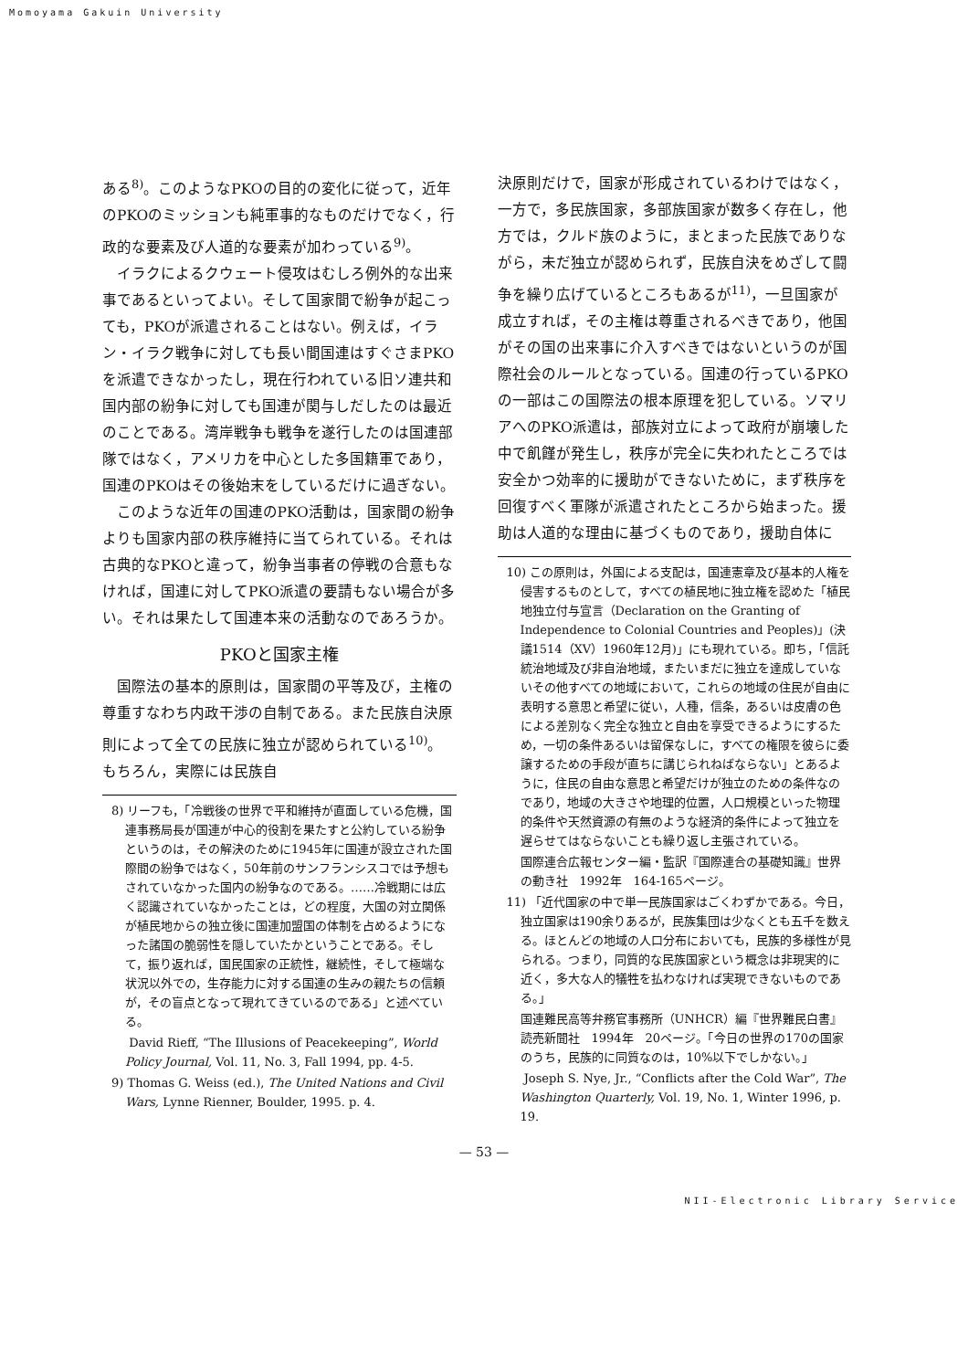Momoyama Gakuin University
ある<sup>8)</sup>。このようなPKOの目的の変化に従って，近年のPKOのミッションも純軍事的なものだけでなく，行政的な要素及び人道的な要素が加わっている<sup>9)</sup>。
イラクによるクウェート侵攻はむしろ例外的な出来事であるといってよい。そして国家間で紛争が起こっても，PKOが派遣されることはない。例えば，イラン・イラク戦争に対しても長い間国連はすぐさまPKOを派遣できなかったし，現在行われている旧ソ連共和国内部の紛争に対しても国連が関与しだしたのは最近のことである。湾岸戦争も戦争を遂行したのは国連部隊ではなく，アメリカを中心とした多国籍軍であり，国連のPKOはその後始末をしているだけに過ぎない。
このような近年の国連のPKO活動は，国家間の紛争よりも国家内部の秩序維持に当てられている。それは古典的なPKOと違って，紛争当事者の停戦の合意もなければ，国連に対してPKO派遣の要請もない場合が多い。それは果たして国連本来の活動なのであろうか。
PKOと国家主権
国際法の基本的原則は，国家間の平等及び，主権の尊重すなわち内政干渉の自制である。また民族自決原則によって全ての民族に独立が認められている<sup>10)</sup>。もちろん，実際には民族自
8) リーフも，「冷戦後の世界で平和維持が直面している危機，国連事務局長が国連が中心的役割を果たすと公約している紛争というのは，その解決のために1945年に国連が設立された国際間の紛争ではなく，50年前のサンフランシスコでは予想もされていなかった国内の紛争なのである。……冷戦期には広く認識されていなかったことは，どの程度，大国の対立関係が植民地からの独立後に国連加盟国の体制を占めるようになった諸国の脆弱性を隠していたかということである。そして，振り返れば，国民国家の正統性，継続性，そして極端な状況以外での，生存能力に対する国連の生みの親たちの信頼が，その盲点となって現れてきているのである」と述べている。
David Rieff, “The Illusions of Peacekeeping”, World Policy Journal, Vol. 11, No. 3, Fall 1994, pp. 4-5.
9) Thomas G. Weiss (ed.), The United Nations and Civil Wars, Lynne Rienner, Boulder, 1995. p. 4.
決原則だけで，国家が形成されているわけではなく，一方で，多民族国家，多部族国家が数多く存在し，他方では，クルド族のように，まとまった民族でありながら，未だ独立が認められず，民族自決をめざして闘争を繰り広げているところもあるが<sup>11)</sup>，一旦国家が成立すれば，その主権は尊重されるべきであり，他国がその国の出来事に介入すべきではないというのが国際社会のルールとなっている。国連の行っているPKOの一部はこの国際法の根本原理を犯している。ソマリアへのPKO派遣は，部族対立によって政府が崩壊した中で飢饉が発生し，秩序が完全に失われたところでは安全かつ効率的に援助ができないために，まず秩序を回復すべく軍隊が派遣されたところから始まった。援助は人道的な理由に基づくものであり，援助自体に
10) この原則は，外国による支配は，国連憲章及び基本的人権を侵害するものとして，すべての植民地に独立権を認めた「植民地独立付与宣言（Declaration on the Granting of Independence to Colonial Countries and Peoples)」(決議1514（XV）1960年12月)」にも現れている。即ち，「信託統治地域及び非自治地域，またいまだに独立を達成していないその他すべての地域において，これらの地域の住民が自由に表明する意思と希望に従い，人種，信条，あるいは皮膚の色による差別なく完全な独立と自由を享受できるようにするため，一切の条件あるいは留保なしに，すべての権限を彼らに委譲するための手段が直ちに講じられねばならない」とあるように，住民の自由な意思と希望だけが独立のための条件なのであり，地域の大きさや地理的位置，人口規模といった物理的条件や天然資源の有無のような経済的条件によって独立を遅らせてはならないことも繰り返し主張されている。
国際連合広報センター編・監訳『国際連合の基礎知識』世界の動き社　1992年　164-165ページ。
11) 「近代国家の中で単一民族国家はごくわずかである。今日，独立国家は190余りあるが，民族集団は少なくとも五千を数える。ほとんどの地域の人口分布においても，民族的多様性が見られる。つまり，同質的な民族国家という概念は非現実的に近く，多大な人的犠牲を払わなければ実現できないものである。」
国連難民高等弁務官事務所（UNHCR）編『世界難民白書』　読売新聞社　1994年　20ページ。「今日の世界の170の国家のうち，民族的に同質なのは，10%以下でしかない。」
Joseph S. Nye, Jr., “Conflicts after the Cold War”, The Washington Quarterly, Vol. 19, No. 1, Winter 1996, p. 19.
— 53 —
NII-Electronic Library Service